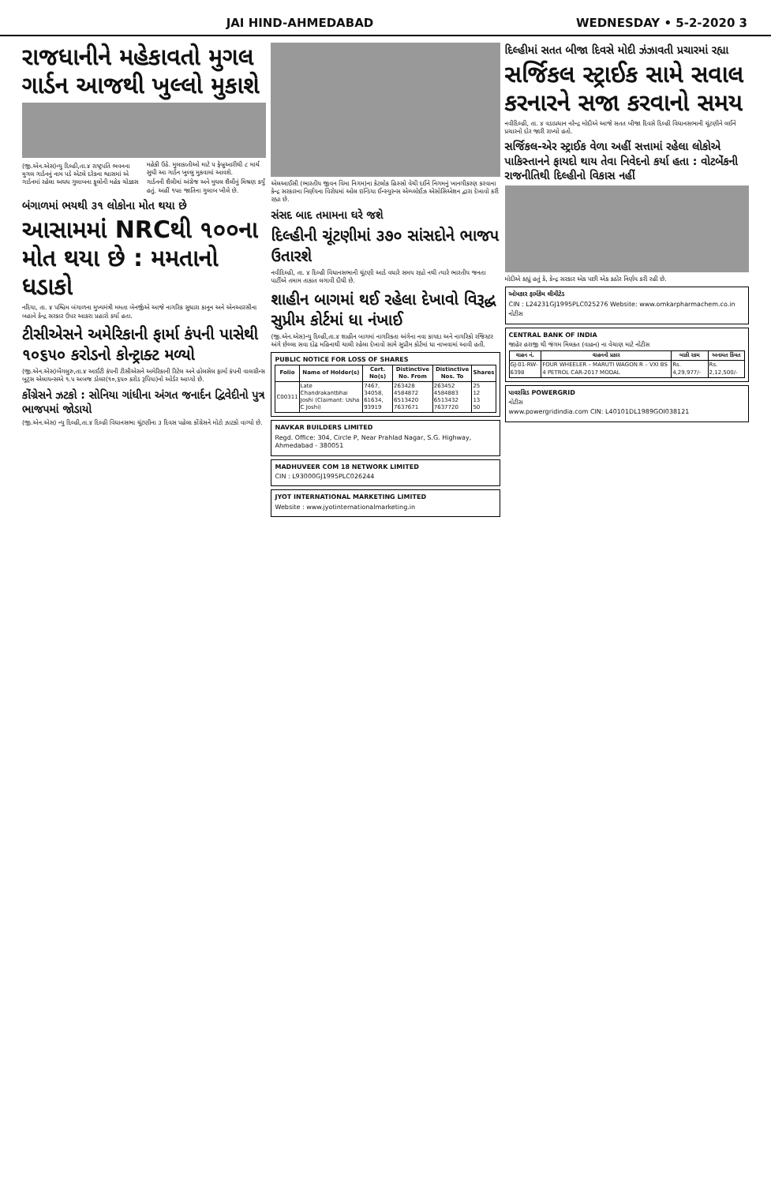JAI HIND-AHMEDABAD WEDNESDAY • 5-2-2020 3
રાજધાનીને મહેકાવતો મુગલ ગાર્ડન આજથી ખુલ્લો મુકાશે
(જી.એન.એસ)ન્યુ દિલ્હી,તા.૪ રાષ્ટ્રપતિ ભવનના મુગલ ગાર્ડનનું નામ પડે એટલે દરેકના શ્વાસમાં એ ગાર્ડનમાં રહેલા અઘધ ગુલાબના ફૂલોની મહેક ચોક્કસ મહેકી ઉઠે. મુલાકાતીઓ માટે ૫ ફેબ્રુઆરીથી ૮ માર્ચ સુધી આ ગાર્ડન ખુલ્લુ મુકવામાં આવશે.
ગાર્ડનની શૈલીમાં અંગ્રેજ અને મુઘલ શૈલીનું મિશ્રણ કર્યું હતું. અહીં ૧૫૯ જાતિના ગુલાબ ખીલે છે.
બંગાળમાં ભયથી ૩૧ લોકોના મોત થયા છે
આસામમાં NRCથી ૧૦૦ના મોત થયા છે : મમતાનો ધડાકો
નદિયા, તા. ૪ પશ્ચિમ બંગાળના મુખ્યમંત્રી મમતા બેનર્જીએ આજે નાગરિક સુધારા કાનૂન અને એનઆરસીના બહાને કેન્દ્ર સરકાર ઉપર આકરા પ્રહારો કર્યા હતા.
ટીસીએસને અમેરિકાની ફાર્મા કંપની પાસેથી ૧૦૬૫૦ કરોડનો કોન્ટ્રાક્ટ મળ્યો
(જી.એન.એસ)બેંગલુરુ,તા.૪ આઈટી કંપની ટીસીએસને અમેરિકાની રિટેલ અને હોલસેલ ફાર્મા કંપની વાલગ્રીન્સ બૂટ્સ એલાયન્સએ ૧.૫ અબજ ડોલર(૧૦,૬૫૦ કરોડ રૂપિયા)નો ઓર્ડર આપ્યો છે.
કોંગ્રેસને ઝટકો : સોનિયા ગાંધીના અંગત જનાર્દન દ્વિવેદીનો પુત્ર ભાજપમાં જોડાયો
(જી.એન.એસ) ન્યુ દિલ્હી,તા.૪ દિલ્હી વિધાનસભા ચૂંટણીના ૩ દિવસ પહેલા કોંગ્રેસને મોટો ઝાટકો વાગ્યો છે.
એલઆઈસી (ભારતીય જીવન વિમા નિગમ)ના કેટલોક હિસ્સો વેચી દઈને નિગમનું ખાનગીકરણ કરવાના કેન્દ્ર સરકારના નિર્ણયના વિરોધમાં ઓલ ઇન્ડિયા ઈન્સ્યુરન્સ એમ્પ્લોઈઝ એસોસિએશન દ્વારા દેખાવો કરી રહ્યા છે.
સંસદ બાદ તમામના ઘરે જશે
દિલ્હીની ચૂંટણીમાં ૩૭૦ સાંસદોને ભાજપ ઉતારશે
નવીદિલ્હી, તા. ૪ દિલ્હી વિધાનસભાની ચૂંટણી આડે વધારે સમય રહ્યો નથી ત્યારે ભારતીય જનતા પાર્ટીએ તમામ તાકાત લગાવી દીધી છે.
શાહીન બાગમાં થઈ રહેલા દેખાવો વિરૂદ્ધ સુપ્રીમ કોર્ટમાં ધા નંખાઈ
(જી.એન.એસ)ન્યુ દિલ્હી,તા.૪ શાહીન બાગમાં નાગરિકતા અંગેના નવા કાયદા અને નાગરિકો રજિસ્ટર અંગે છેલ્લા સવા દોઢ મહિનાથી ચાલી રહેલા દેખાવો સામે સુપ્રીમ કોર્ટમાં ધા નાખવામાં આવી હતી.
PUBLIC NOTICE FOR LOSS OF SHARES
| Folio | Name of Holder(s) | Cert. No(s) | Distinctive No. From | Distinctive Nos. To | Shares |
| --- | --- | --- | --- | --- | --- |
| C00311 | Late Chandrakantbhai Joshi (Claimant: Usha C Joshi) | 7467, 34058, 61634, 93919 | 263428 4584872 6513420 7637671 | 263452 4584883 6513432 7637720 | 25 12 13 50 |
NAVKAR BUILDERS LIMITED
Regd. Office: 304, Circle P, Near Prahlad Nagar, S.G. Highway, Ahmedabad - 380051
MADHUVEER COM 18 NETWORK LIMITED
CIN : L93000GJ1995PLC026244
JYOT INTERNATIONAL MARKETING LIMITED
Website : www.jyotinternationalmarketing.in
દિલ્હીમાં સતત બીજા દિવસે મોદી ઝંઝાવતી પ્રચારમાં રહ્યા
સર્જિકલ સ્ટ્રાઈક સામે સવાલ કરનારને સજા કરવાનો સમય
નવીદિલ્હી, તા. ૪ વડાપ્રધાન નરેન્દ્ર મોદીએ આજે સતત બીજા દિવસે દિલ્હી વિધાનસભાની ચૂંટણીને લઈને પ્રચારનો દોર જારી રાખ્યો હતો.
સર્જિકલ-એર સ્ટ્રાઈક વેળા અહીં સત્તામાં રહેલા લોકોએ પાકિસ્તાનને ફાયદો થાય તેવા નિવેદનો કર્યા હતા : વોટબેંકની રાજનીતિથી દિલ્હીનો વિકાસ નહીં
મોદીએ કહ્યું હતું કે, કેન્દ્ર સરકાર એક પછી એક કઠોર નિર્ણય કરી રહી છે.
ઓમકાર ફાર્મકેમ લીમીટેડ
CIN : L24231GJ1995PLC025276 Website: www.omkarpharmachem.co.in
નોટીસ
CENTRAL BANK OF INDIA
જાહેર હરાજી થી જંગમ મિલકત (વાહન) ના વેચાણ માટે નોટીસ
| વાહન નં. | વાહનનો પ્રકાર | બાકી રકમ | અનામત કિંમત |
| --- | --- | --- | --- |
| GJ-01-RW-6398 | FOUR WHEELER – MARUTI WAGON R – VXI BS 4 PETROL CAR-2017 MODAL | Rs. 4,29,977/- | Rs. 2,12,500/- |
પાવરગ્રિડ POWERGRID
નોટીસ
www.powergridindia.com CIN: L40101DL1989GOI038121